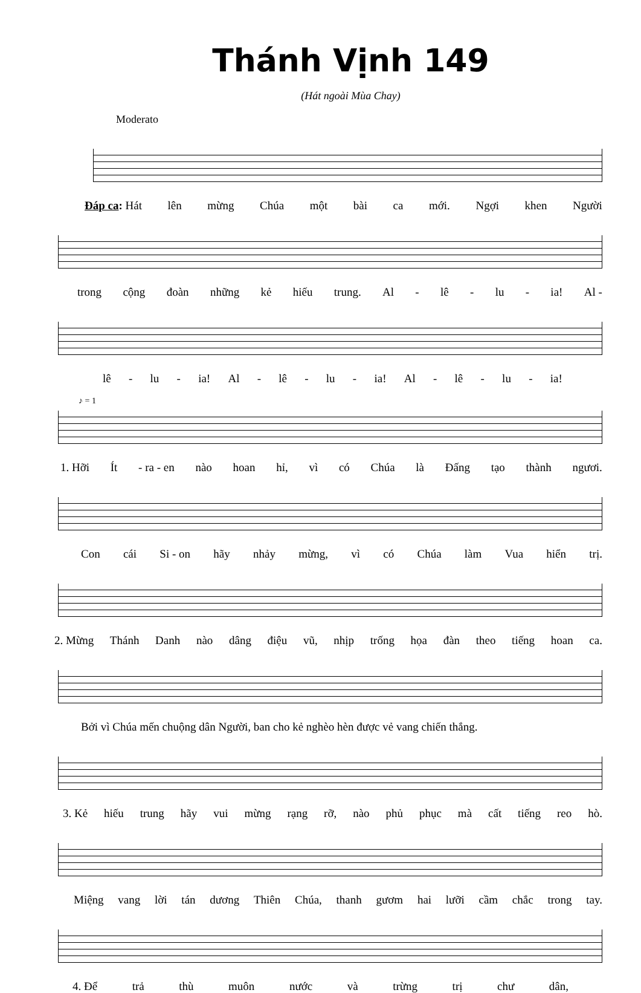Thánh Vịnh 149
(Hát ngoài Mùa Chay)
Moderato
Đáp ca: Hát lên mừng Chúa một bài ca mới. Ngợi khen Người
trong cộng đoàn những kẻ hiếu trung. Al - lê - lu - ia! Al -
lê - lu - ia! Al - lê - lu - ia! Al - lê - lu - ia!
♪ = 1
1. Hỡi Ít - ra - en nào hoan hỉ, vì có Chúa là Đấng tạo thành ngươi.
Con cái Si - on hãy nhảy mừng, vì có Chúa làm Vua hiển trị.
2. Mừng Thánh Danh nào dâng điệu vũ, nhịp trống họa đàn theo tiếng hoan ca.
Bởi vì Chúa mến chuộng dân Người, ban cho kẻ nghèo hèn được vẻ vang chiến thắng.
3. Kẻ hiếu trung hãy vui mừng rạng rỡ, nào phủ phục mà cất tiếng reo hò.
Miệng vang lời tán dương Thiên Chúa, thanh gươm hai lưỡi cầm chắc trong tay.
4. Để trả thù muôn nước và trừng trị chư dân,